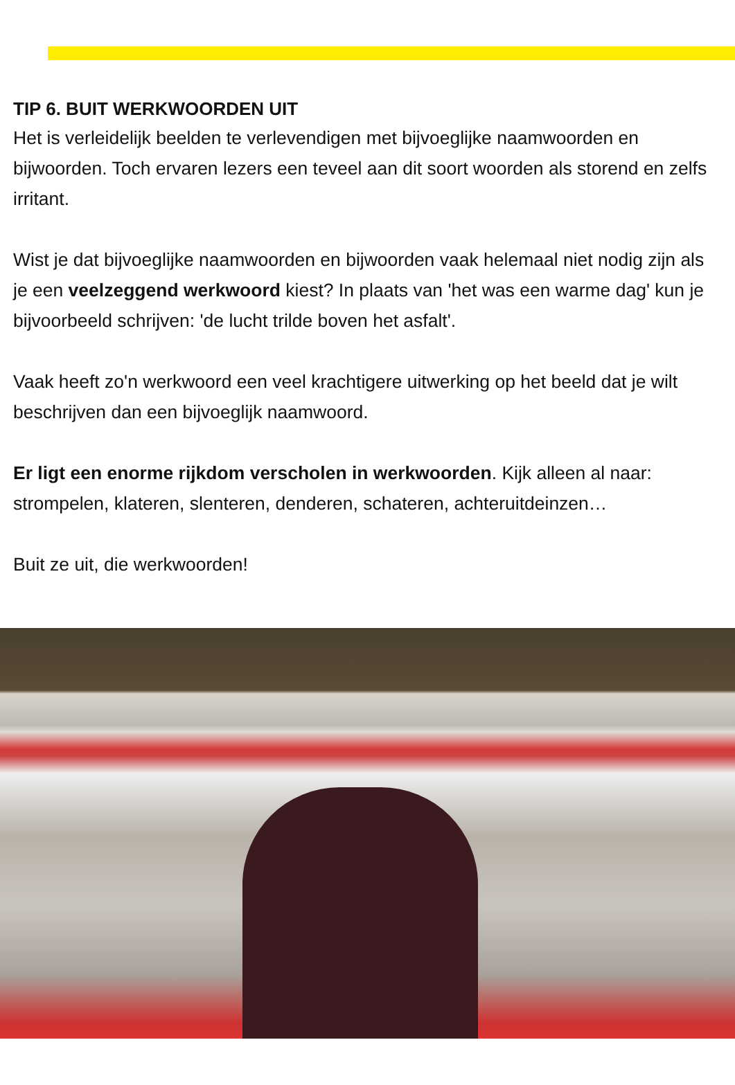TIP 6. BUIT WERKWOORDEN UIT
Het is verleidelijk beelden te verlevendigen met bijvoeglijke naamwoorden en bijwoorden. Toch ervaren lezers een teveel aan dit soort woorden als storend en zelfs irritant.
Wist je dat bijvoeglijke naamwoorden en bijwoorden vaak helemaal niet nodig zijn als je een veelzeggend werkwoord kiest? In plaats van 'het was een warme dag' kun je bijvoorbeeld schrijven: 'de lucht trilde boven het asfalt'.
Vaak heeft zo'n werkwoord een veel krachtigere uitwerking op het beeld dat je wilt beschrijven dan een bijvoeglijk naamwoord.
Er ligt een enorme rijkdom verscholen in werkwoorden. Kijk alleen al naar: strompelen, klateren, slenteren, denderen, schateren, achteruitdeinzen…
Buit ze uit, die werkwoorden!